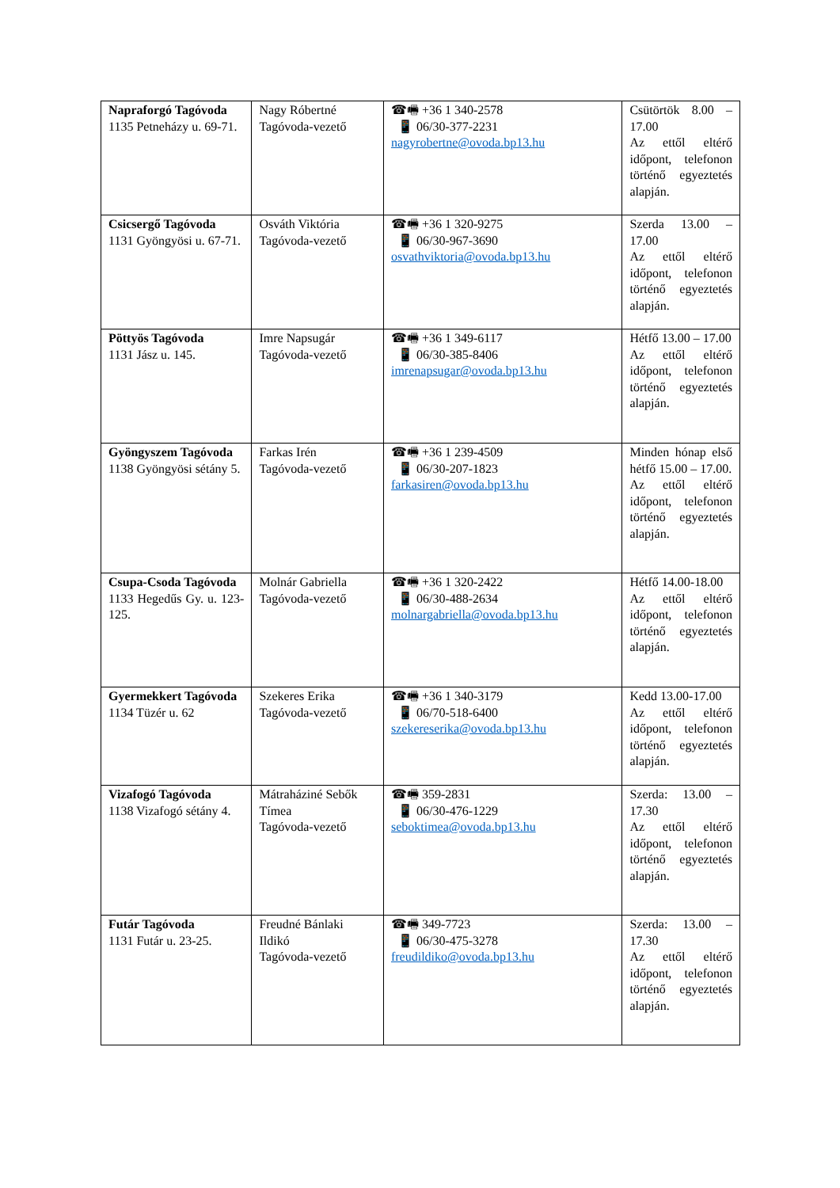| Napraforgó Tagóvoda 1135 Petneházy u. 69-71. | Nagy Róbertné Tagóvoda-vezető | ☎🖷 +36 1 340-2578 📱 06/30-377-2231 nagyrobertne@ovoda.bp13.hu | Csütörtök 8.00 – 17.00 Az ettől eltérő időpont, telefonon történő egyeztetés alapján. |
| Csicsergő Tagóvoda 1131 Gyöngyösi u. 67-71. | Osváth Viktória Tagóvoda-vezető | ☎🖷 +36 1 320-9275 📱 06/30-967-3690 osvathviktoria@ovoda.bp13.hu | Szerda 13.00 – 17.00 Az ettől eltérő időpont, telefonon történő egyeztetés alapján. |
| Pöttyös Tagóvoda 1131 Jász u. 145. | Imre Napsugár Tagóvoda-vezető | ☎🖷 +36 1 349-6117 📱 06/30-385-8406 imrenapsugar@ovoda.bp13.hu | Hétfő 13.00 – 17.00 Az ettől eltérő időpont, telefonon történő egyeztetés alapján. |
| Gyöngyszem Tagóvoda 1138 Gyöngyösi sétány 5. | Farkas Irén Tagóvoda-vezető | ☎🖷 +36 1 239-4509 📱 06/30-207-1823 farkasiren@ovoda.bp13.hu | Minden hónap első hétfő 15.00 – 17.00. Az ettől eltérő időpont, telefonon történő egyeztetés alapján. |
| Csupa-Csoda Tagóvoda 1133 Hegedűs Gy. u. 123-125. | Molnár Gabriella Tagóvoda-vezető | ☎🖷 +36 1 320-2422 📱 06/30-488-2634 molnargabriella@ovoda.bp13.hu | Hétfő 14.00-18.00 Az ettől eltérő időpont, telefonon történő egyeztetés alapján. |
| Gyermekkert Tagóvoda 1134 Tüzér u. 62 | Szekeres Erika Tagóvoda-vezető | ☎🖷 +36 1 340-3179 📱 06/70-518-6400 szekereserika@ovoda.bp13.hu | Kedd 13.00-17.00 Az ettől eltérő időpont, telefonon történő egyeztetés alapján. |
| Vizafogó Tagóvoda 1138 Vizafogó sétány 4. | Mátraháziné Sebők Tímea Tagóvoda-vezető | ☎🖷 359-2831 📱 06/30-476-1229 seboktimea@ovoda.bp13.hu | Szerda: 13.00 – 17.30 Az ettől eltérő időpont, telefonon történő egyeztetés alapján. |
| Futár Tagóvoda 1131 Futár u. 23-25. | Freudné Bánlaki Ildikó Tagóvoda-vezető | ☎🖷 349-7723 📱 06/30-475-3278 freudildiko@ovoda.bp13.hu | Szerda: 13.00 – 17.30 Az ettől eltérő időpont, telefonon történő egyeztetés alapján. |